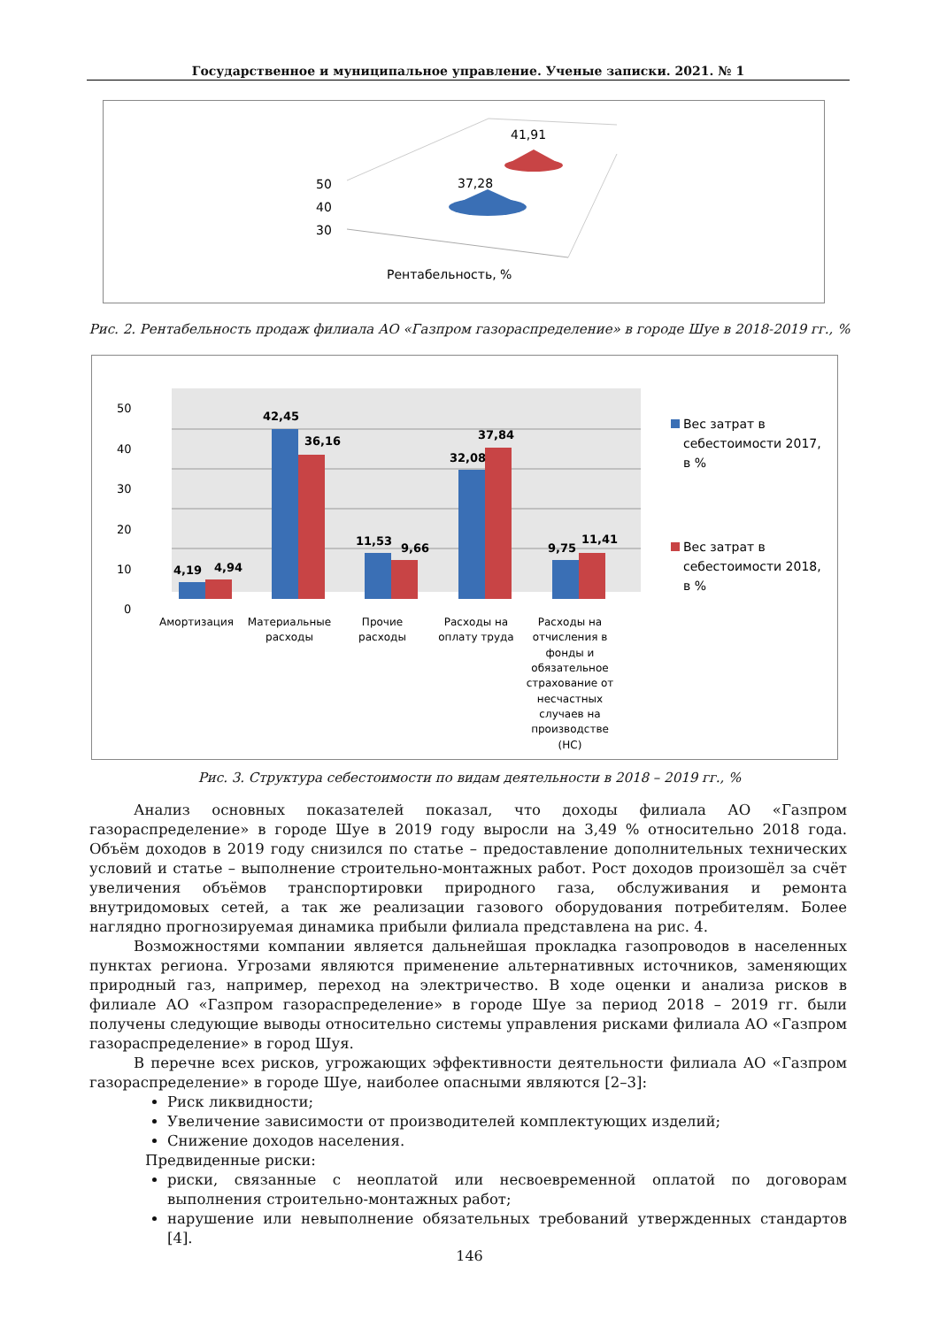Государственное и муниципальное управление. Ученые записки. 2021. № 1
50
40
30
37,28
41,91
Рентабельность, %
Рис. 2. Рентабельность продаж филиала АО «Газпром газораспределение» в городе Шуе в 2018-2019 гг., %
50
40
30
20
10
0
4,19
4,94
42,45
36,16
11,53
9,66
32,08
37,84
9,75
11,41
Амортизация
Материальные
расходы
Прочие
расходы
Расходы на
оплату труда
Расходы на
отчисления в
фонды и
обязательное
страхование от
несчастных
случаев на
производстве
(НС)
Вес затрат в
себестоимости 2017,
в %
Вес затрат в
себестоимости 2018,
в %
Рис. 3. Структура себестоимости по видам деятельности в 2018 – 2019 гг., %
Анализ основных показателей показал, что доходы филиала АО «Газпром газораспределение» в городе Шуе в 2019 году выросли на 3,49 % относительно 2018 года. Объём доходов в 2019 году снизился по статье – предоставление дополнительных технических условий и статье – выполнение строительно-монтажных работ. Рост доходов произошёл за счёт увеличения объёмов транспортировки природного газа, обслуживания и ремонта внутридомовых сетей, а так же реализации газового оборудования потребителям. Более наглядно прогнозируемая динамика прибыли филиала представлена на рис. 4.
Возможностями компании является дальнейшая прокладка газопроводов в населенных пунктах региона. Угрозами являются применение альтернативных источников, заменяющих природный газ, например, переход на электричество. В ходе оценки и анализа рисков в филиале АО «Газпром газораспределение» в городе Шуе за период 2018 – 2019 гг. были получены следующие выводы относительно системы управления рисками филиала АО «Газпром газораспределение» в город Шуя.
В перечне всех рисков, угрожающих эффективности деятельности филиала АО «Газпром газораспределение» в городе Шуе, наиболее опасными являются [2–3]:
Риск ликвидности;
Увеличение зависимости от производителей комплектующих изделий;
Снижение доходов населения.
Предвиденные риски:
риски, связанные с неоплатой или несвоевременной оплатой по договорам выполнения строительно-монтажных работ;
нарушение или невыполнение обязательных требований утвержденных стандартов [4].
146